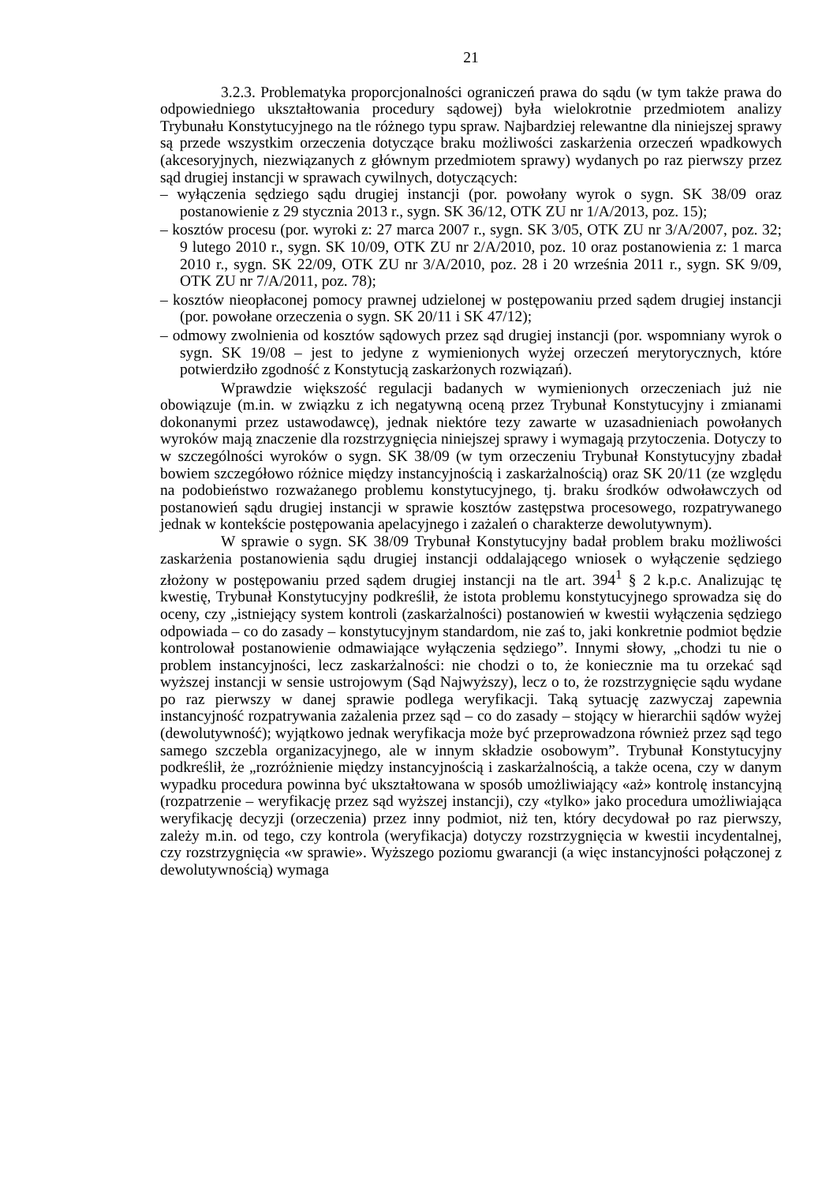21
3.2.3. Problematyka proporcjonalności ograniczeń prawa do sądu (w tym także prawa do odpowiedniego ukształtowania procedury sądowej) była wielokrotnie przedmiotem analizy Trybunału Konstytucyjnego na tle różnego typu spraw. Najbardziej relewantne dla niniejszej sprawy są przede wszystkim orzeczenia dotyczące braku możliwości zaskarżenia orzeczeń wpadkowych (akcesoryjnych, niezwiązanych z głównym przedmiotem sprawy) wydanych po raz pierwszy przez sąd drugiej instancji w sprawach cywilnych, dotyczących:
– wyłączenia sędziego sądu drugiej instancji (por. powołany wyrok o sygn. SK 38/09 oraz postanowienie z 29 stycznia 2013 r., sygn. SK 36/12, OTK ZU nr 1/A/2013, poz. 15);
– kosztów procesu (por. wyroki z: 27 marca 2007 r., sygn. SK 3/05, OTK ZU nr 3/A/2007, poz. 32; 9 lutego 2010 r., sygn. SK 10/09, OTK ZU nr 2/A/2010, poz. 10 oraz postanowienia z: 1 marca 2010 r., sygn. SK 22/09, OTK ZU nr 3/A/2010, poz. 28 i 20 września 2011 r., sygn. SK 9/09, OTK ZU nr 7/A/2011, poz. 78);
– kosztów nieopłaconej pomocy prawnej udzielonej w postępowaniu przed sądem drugiej instancji (por. powołane orzeczenia o sygn. SK 20/11 i SK 47/12);
– odmowy zwolnienia od kosztów sądowych przez sąd drugiej instancji (por. wspomniany wyrok o sygn. SK 19/08 – jest to jedyne z wymienionych wyżej orzeczeń merytorycznych, które potwierdziło zgodność z Konstytucją zaskarżonych rozwiązań).
Wprawdzie większość regulacji badanych w wymienionych orzeczeniach już nie obowiązuje (m.in. w związku z ich negatywną oceną przez Trybunał Konstytucyjny i zmianami dokonanymi przez ustawodawcę), jednak niektóre tezy zawarte w uzasadnieniach powołanych wyroków mają znaczenie dla rozstrzygnięcia niniejszej sprawy i wymagają przytoczenia. Dotyczy to w szczególności wyroków o sygn. SK 38/09 (w tym orzeczeniu Trybunał Konstytucyjny zbadał bowiem szczegółowo różnice między instancyjnością i zaskarżalnością) oraz SK 20/11 (ze względu na podobieństwo rozważanego problemu konstytucyjnego, tj. braku środków odwoławczych od postanowień sądu drugiej instancji w sprawie kosztów zastępstwa procesowego, rozpatrywanego jednak w kontekście postępowania apelacyjnego i zażaleń o charakterze dewolutywnym).
W sprawie o sygn. SK 38/09 Trybunał Konstytucyjny badał problem braku możliwości zaskarżenia postanowienia sądu drugiej instancji oddalającego wniosek o wyłączenie sędziego złożony w postępowaniu przed sądem drugiej instancji na tle art. 394<sup>1</sup> § 2 k.p.c. Analizując tę kwestię, Trybunał Konstytucyjny podkreślił, że istota problemu konstytucyjnego sprowadza się do oceny, czy „istniejący system kontroli (zaskarżalności) postanowień w kwestii wyłączenia sędziego odpowiada – co do zasady – konstytucyjnym standardom, nie zaś to, jaki konkretnie podmiot będzie kontrolował postanowienie odmawiające wyłączenia sędziego”. Innymi słowy, „chodzi tu nie o problem instancyjności, lecz zaskarżalności: nie chodzi o to, że koniecznie ma tu orzekać sąd wyższej instancji w sensie ustrojowym (Sąd Najwyższy), lecz o to, że rozstrzygnięcie sądu wydane po raz pierwszy w danej sprawie podlega weryfikacji. Taką sytuację zazwyczaj zapewnia instancyjność rozpatrywania zażalenia przez sąd – co do zasady – stojący w hierarchii sądów wyżej (dewolutywność); wyjątkowo jednak weryfikacja może być przeprowadzona również przez sąd tego samego szczebla organizacyjnego, ale w innym składzie osobowym”. Trybunał Konstytucyjny podkreślił, że „rozróżnienie między instancyjnością i zaskarżalnością, a także ocena, czy w danym wypadku procedura powinna być ukształtowana w sposób umożliwiający «aż» kontrolę instancyjną (rozpatrzenie – weryfikację przez sąd wyższej instancji), czy «tylko» jako procedura umożliwiająca weryfikację decyzji (orzeczenia) przez inny podmiot, niż ten, który decydował po raz pierwszy, zależy m.in. od tego, czy kontrola (weryfikacja) dotyczy rozstrzygnięcia w kwestii incydentalnej, czy rozstrzygnięcia «w sprawie». Wyższego poziomu gwarancji (a więc instancyjności połączonej z dewolutywnością) wymaga